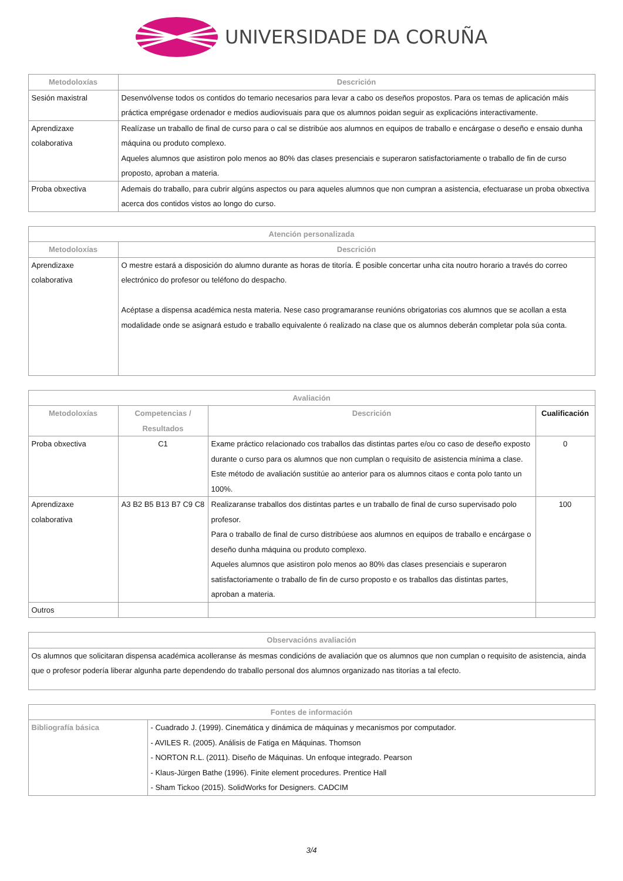UNIVERSIDADE DA CORUÑA
| Metodoloxías | Descrición |
| --- | --- |
| Sesión maxistral | Desenvólvense todos os contidos do temario necesarios para levar a cabo os deseños propostos. Para os temas de aplicación máis práctica emprégase ordenador e medios audiovisuais para que os alumnos poidan seguir as explicacións interactivamente. |
| Aprendizaxe colaborativa | Realízase un traballo de final de curso para o cal se distribúe aos alumnos en equipos de traballo e encárgase o deseño e ensaio dunha máquina ou produto complexo. Aqueles alumnos que asistiron polo menos ao 80% das clases presenciais e superaron satisfactoriamente o traballo de fin de curso proposto, aproban a materia. |
| Proba obxectiva | Ademais do traballo, para cubrir algúns aspectos ou para aqueles alumnos que non cumpran a asistencia, efectuarase un proba obxectiva acerca dos contidos vistos ao longo do curso. |
| Atención personalizada | |
| --- | --- |
| Metodoloxías | Descrición |
| Aprendizaxe colaborativa | O mestre estará a disposición do alumno durante as horas de titoría. É posible concertar unha cita noutro horario a través do correo electrónico do profesor ou teléfono do despacho. Acéptase a dispensa académica nesta materia. Nese caso programaranse reunións obrigatorias cos alumnos que se acollan a esta modalidade onde se asignará estudo e traballo equivalente ó realizado na clase que os alumnos deberán completar pola súa conta. |
| Avaliación | | | |
| --- | --- | --- | --- |
| Metodoloxías | Competencias / Resultados | Descrición | Cualificación |
| Proba obxectiva | C1 | Exame práctico relacionado cos traballos das distintas partes e/ou co caso de deseño exposto durante o curso para os alumnos que non cumplan o requisito de asistencia mínima a clase. Este método de avaliación sustitúe ao anterior para os alumnos citaos e conta polo tanto un 100%. | 0 |
| Aprendizaxe colaborativa | A3 B2 B5 B13 B7 C9 C8 | Realizaranse traballos dos distintas partes e un traballo de final de curso supervisado polo profesor. Para o traballo de final de curso distribúese aos alumnos en equipos de traballo e encárgase o deseño dunha máquina ou produto complexo. Aqueles alumnos que asistiron polo menos ao 80% das clases presenciais e superaron satisfactoriamente o traballo de fin de curso proposto e os traballos das distintas partes, aproban a materia. | 100 |
| Outros | | | |
| Observacións avaliación |
| --- |
| Os alumnos que solicitaran dispensa académica acolleranse ás mesmas condicións de avaliación que os alumnos que non cumplan o requisito de asistencia, ainda que o profesor podería liberar algunha parte dependendo do traballo personal dos alumnos organizado nas titorías a tal efecto. |
| Fontes de información | |
| --- | --- |
| Bibliografía básica | - Cuadrado J. (1999). Cinemática y dinámica de máquinas y mecanismos por computador. - AVILES R. (2005). Análisis de Fatiga en Máquinas. Thomson - NORTON R.L. (2011). Diseño de Máquinas. Un enfoque integrado. Pearson - Klaus-Jürgen Bathe (1996). Finite element procedures. Prentice Hall - Sham Tickoo (2015). SolidWorks for Designers. CADCIM |
3/4